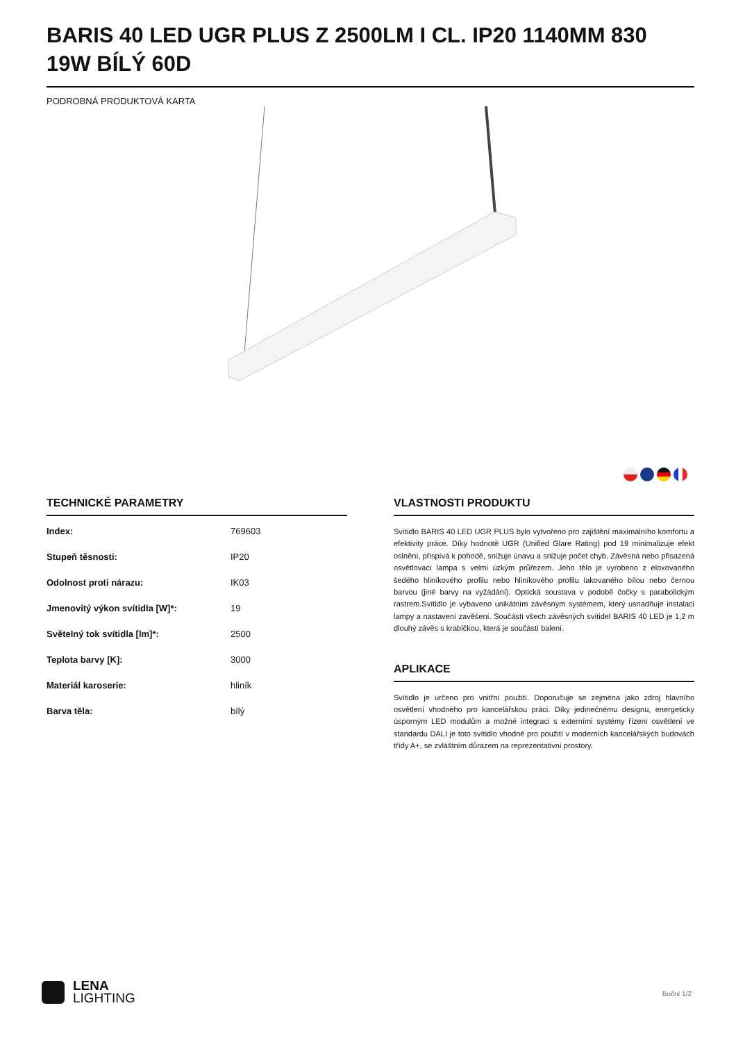BARIS 40 LED UGR PLUS Z 2500LM I CL. IP20 1140MM 830 19W BÍLÝ 60D
PODROBNÁ PRODUKTOVÁ KARTA
TECHNICKÉ PARAMETRY
| Index: | 769603 |
| Stupeň těsnosti: | IP20 |
| Odolnost proti nárazu: | IK03 |
| Jmenovitý výkon svítidla [W]*: | 19 |
| Světelný tok svítidla [lm]*: | 2500 |
| Teplota barvy [K]: | 3000 |
| Materiál karoserie: | hliník |
| Barva těla: | bílý |
VLASTNOSTI PRODUKTU
Svítidlo BARIS 40 LED UGR PLUS bylo vytvořeno pro zajištění maximálního komfortu a efektivity práce. Díky hodnotě UGR (Unified Glare Rating) pod 19 minimalizuje efekt oslnění, přispívá k pohodě, snižuje únavu a snižuje počet chyb. Závěsná nebo přisazená osvětlovací lampa s velmi úzkým průřezem. Jeho tělo je vyrobeno z eloxovaného šedého hliníkového profilu nebo hliníkového profilu lakovaného bílou nebo černou barvou (jiné barvy na vyžádání). Optická soustava v podobě čočky s parabolickým rastrem.Svítidlo je vybaveno unikátním závěsným systémem, který usnadňuje instalaci lampy a nastavení zavěšení. Součástí všech závěsných svítidel BARIS 40 LED je 1,2 m dlouhý závěs s krabičkou, která je součástí balení.
APLIKACE
Svítidlo je určeno pro vnitřní použití. Doporučuje se zejména jako zdroj hlavního osvětlení vhodného pro kancelářskou práci. Díky jedinečnému designu, energeticky úsporným LED modulům a možné integraci s externími systémy řízení osvětlení ve standardu DALI je toto svítidlo vhodné pro použití v moderních kancelářských budovách třídy A+, se zvláštním důrazem na reprezentativní prostory.
LENA
LIGHTING
Boční 1/2